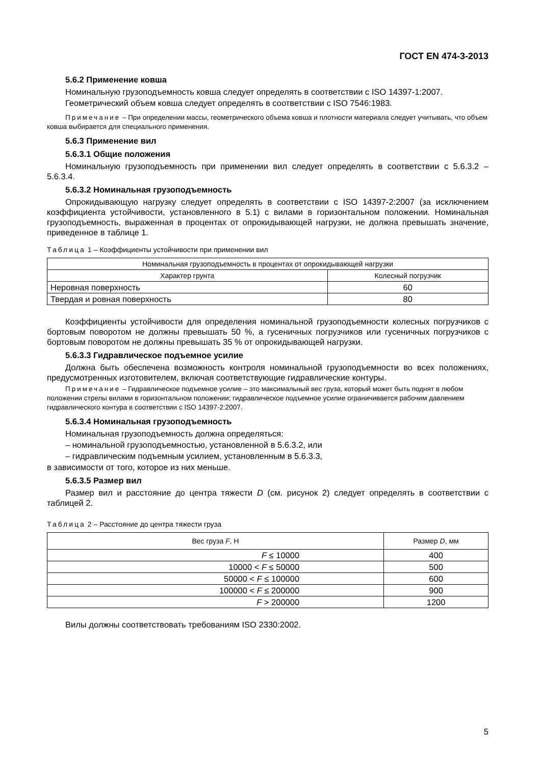ГОСТ EN 474-3-2013
5.6.2 Применение ковша
Номинальную грузоподъемность ковша следует определять в соответствии с ISO 14397-1:2007.
Геометрический объем ковша следует определять в соответствии с ISO 7546:1983.
Примечание – При определении массы, геометрического объема ковша и плотности материала следует учитывать, что объем ковша выбирается для специального применения.
5.6.3 Применение вил
5.6.3.1 Общие положения
Номинальную грузоподъемность при применении вил следует определять в соответствии с 5.6.3.2 – 5.6.3.4.
5.6.3.2 Номинальная грузоподъемность
Опрокидывающую нагрузку следует определять в соответствии с ISO 14397-2:2007 (за исключением коэффициента устойчивости, установленного в 5.1) с вилами в горизонтальном положении. Номинальная грузоподъемность, выраженная в процентах от опрокидывающей нагрузки, не должна превышать значение, приведенное в таблице 1.
Таблица 1 – Коэффициенты устойчивости при применении вил
| Номинальная грузоподъемность в процентах от опрокидывающей нагрузки | |
| --- | --- |
| Характер грунта | Колесный погрузчик |
| Неровная поверхность | 60 |
| Твердая и ровная поверхность | 80 |
Коэффициенты устойчивости для определения номинальной грузоподъемности колесных погрузчиков с бортовым поворотом не должны превышать 50 %, а гусеничных погрузчиков или гусеничных погрузчиков с бортовым поворотом не должны превышать 35 % от опрокидывающей нагрузки.
5.6.3.3 Гидравлическое подъемное усилие
Должна быть обеспечена возможность контроля номинальной грузоподъемности во всех положениях, предусмотренных изготовителем, включая соответствующие гидравлические контуры.
Примечание – Гидравлическое подъемное усилие – это максимальный вес груза, который может быть поднят в любом положении стрелы вилами в горизонтальном положении; гидравлическое подъемное усилие ограничивается рабочим давлением гидравлического контура в соответствии с ISO 14397-2:2007.
5.6.3.4 Номинальная грузоподъемность
Номинальная грузоподъемность должна определяться:
– номинальной грузоподъемностью, установленной в 5.6.3.2, или
– гидравлическим подъемным усилием, установленным в 5.6.3.3,
в зависимости от того, которое из них меньше.
5.6.3.5 Размер вил
Размер вил и расстояние до центра тяжести D (см. рисунок 2) следует определять в соответствии с таблицей 2.
Таблица 2 – Расстояние до центра тяжести груза
| Вес груза F , Н | Размер D , мм |
| --- | --- |
| F ≤ 10000 | 400 |
| 10000 < F ≤ 50000 | 500 |
| 50000 < F ≤ 100000 | 600 |
| 100000 < F ≤ 200000 | 900 |
| F > 200000 | 1200 |
Вилы должны соответствовать требованиям ISO 2330:2002.
5